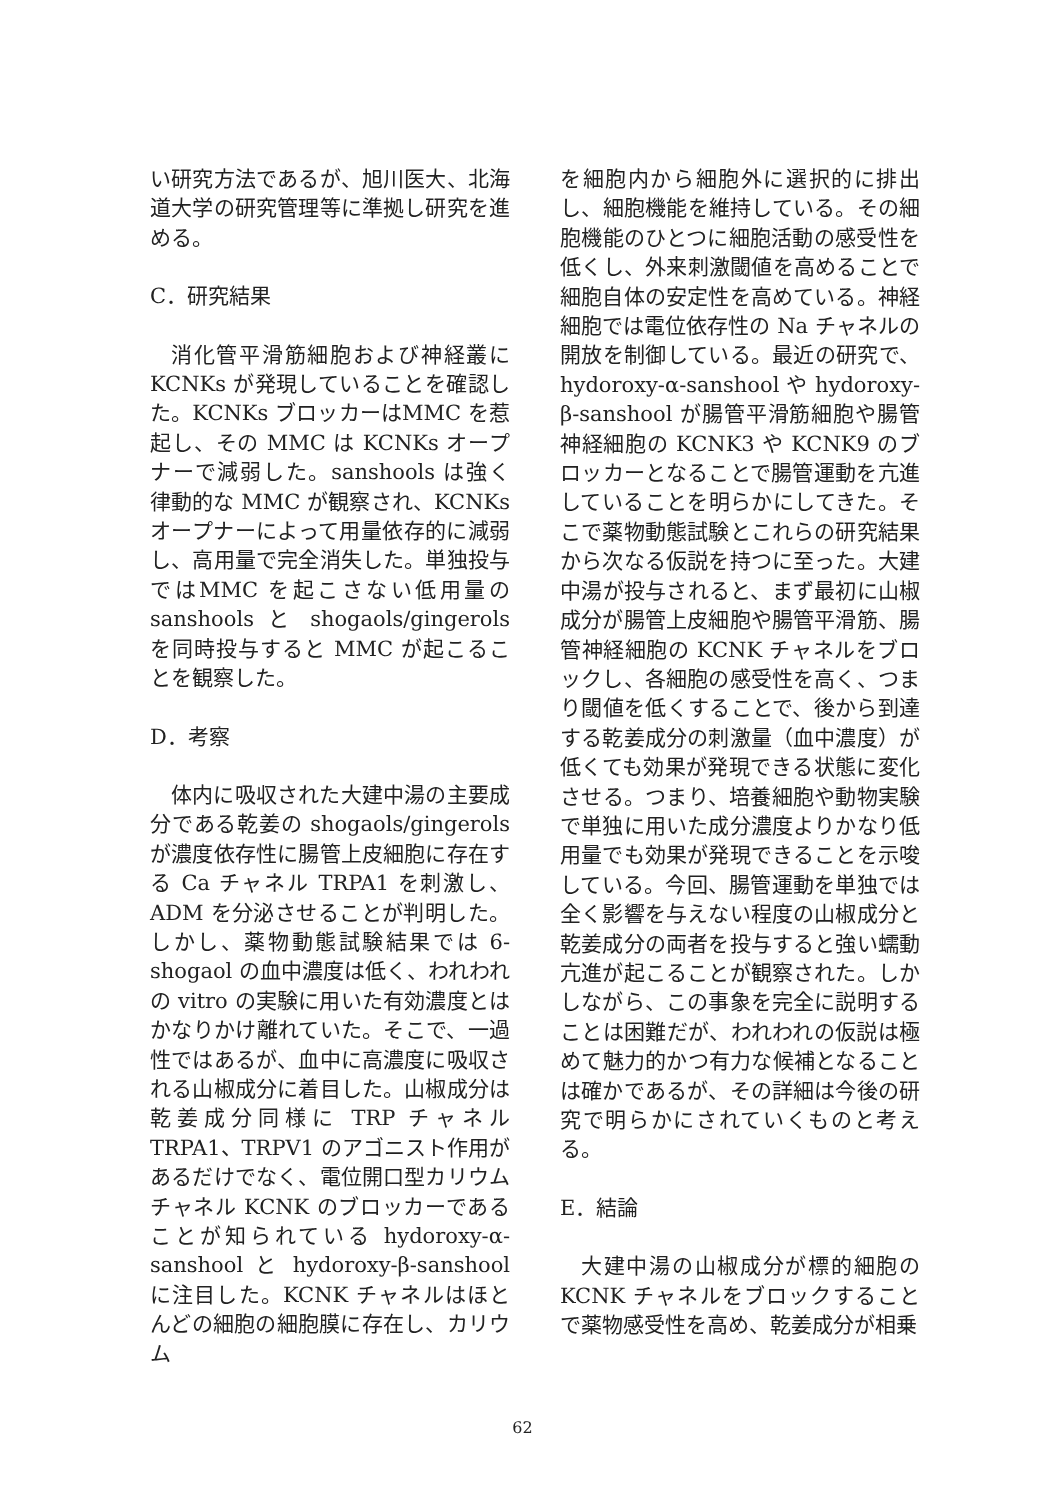い研究方法であるが、旭川医大、北海道大学の研究管理等に準拠し研究を進める。
C．研究結果
消化管平滑筋細胞および神経叢にKCNKs が発現していることを確認した。KCNKs ブロッカーはMMC を惹起し、その MMC は KCNKs オープナーで減弱した。sanshools は強く律動的な MMC が観察され、KCNKs オープナーによって用量依存的に減弱し、高用量で完全消失した。単独投与ではMMC を起こさない低用量の sanshools と shogaols/gingerols を同時投与すると MMC が起こることを観察した。
D．考察
体内に吸収された大建中湯の主要成分である乾姜の shogaols/gingerols が濃度依存性に腸管上皮細胞に存在する Ca チャネル TRPA1 を刺激し、ADM を分泌させることが判明した。しかし、薬物動態試験結果では 6-shogaol の血中濃度は低く、われわれの vitro の実験に用いた有効濃度とはかなりかけ離れていた。そこで、一過性ではあるが、血中に高濃度に吸収される山椒成分に着目した。山椒成分は乾姜成分同様に TRP チャネル TRPA1、TRPV1 のアゴニスト作用があるだけでなく、電位開口型カリウムチャネル KCNK のブロッカーであることが知られている hydoroxy-α-sanshool と hydoroxy-β-sanshool に注目した。KCNK チャネルはほとんどの細胞の細胞膜に存在し、カリウム
を細胞内から細胞外に選択的に排出し、細胞機能を維持している。その細胞機能のひとつに細胞活動の感受性を低くし、外来刺激閾値を高めることで細胞自体の安定性を高めている。神経細胞では電位依存性の Na チャネルの開放を制御している。最近の研究で、hydoroxy-α-sanshool や hydoroxy-β-sanshool が腸管平滑筋細胞や腸管神経細胞の KCNK3 や KCNK9 のブロッカーとなることで腸管運動を亢進していることを明らかにしてきた。そこで薬物動態試験とこれらの研究結果から次なる仮説を持つに至った。大建中湯が投与されると、まず最初に山椒成分が腸管上皮細胞や腸管平滑筋、腸管神経細胞の KCNK チャネルをブロックし、各細胞の感受性を高く、つまり閾値を低くすることで、後から到達する乾姜成分の刺激量（血中濃度）が低くても効果が発現できる状態に変化させる。つまり、培養細胞や動物実験で単独に用いた成分濃度よりかなり低用量でも効果が発現できることを示唆している。今回、腸管運動を単独では全く影響を与えない程度の山椒成分と乾姜成分の両者を投与すると強い蠕動亢進が起こることが観察された。しかしながら、この事象を完全に説明することは困難だが、われわれの仮説は極めて魅力的かつ有力な候補となることは確かであるが、その詳細は今後の研究で明らかにされていくものと考える。
E．結論
大建中湯の山椒成分が標的細胞の KCNK チャネルをブロックすることで薬物感受性を高め、乾姜成分が相乗
62